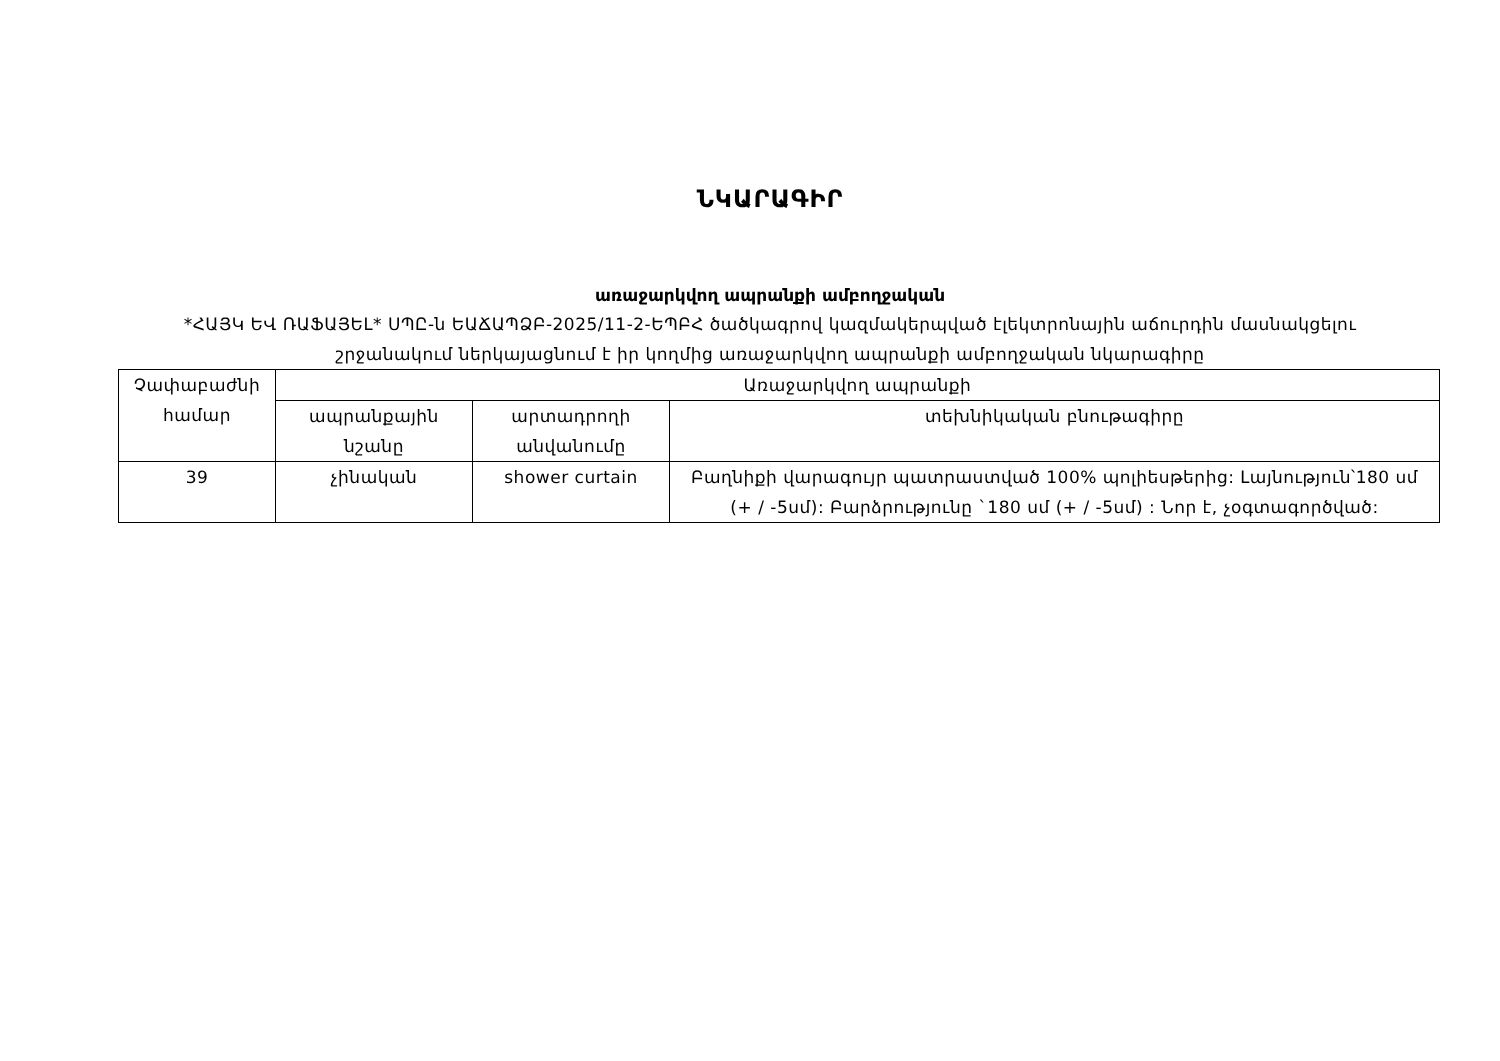ՆԿԱՐԱԳԻՐ
առաջարկվող ապրանքի ամբողջական
*ՀԱՅԿ ԵՎ ՌԱՖԱՅԵԼ* ՍՊԸ-ն ԵԱՃԱՊՁԲ-2025/11-2-ԵՊԲՀ ծածկագրով կազմակերպված էլեկտրոնային աճուրդին մասնակցելու շրջանակում ներկայացնում է իր կողմից առաջարկվող ապրանքի ամբողջական նկարագիրը
| Չափաբաժնի համար | Առաջարկվող ապրանքի | | |
| --- | --- | --- | --- |
| | ապրանքային նշանը | արտադրողի անվանումը | տեխնիկական բնութագիրը |
| 39 | չինական | shower curtain | Բաղնիքի վարագույր պատրաստված 100% պոլիեսթերից: Լայնություն՝180 սմ (+ / -5սմ): Բարձրությունը `180 սմ (+ / -5սմ) : Նոր է, չօգտագործված: |